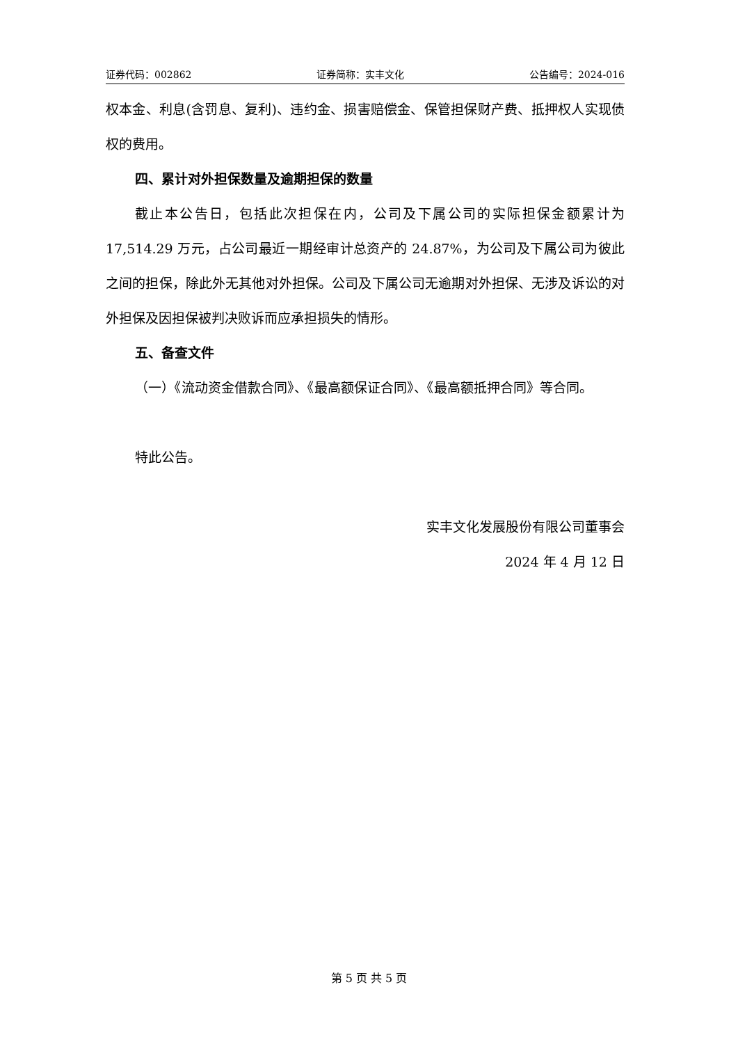证券代码：002862 证券简称：实丰文化 公告编号：2024-016
权本金、利息(含罚息、复利)、违约金、损害赔偿金、保管担保财产费、抵押权人实现债权的费用。
四、累计对外担保数量及逾期担保的数量
截止本公告日，包括此次担保在内，公司及下属公司的实际担保金额累计为 17,514.29 万元，占公司最近一期经审计总资产的 24.87%，为公司及下属公司为彼此之间的担保，除此外无其他对外担保。公司及下属公司无逾期对外担保、无涉及诉讼的对外担保及因担保被判决败诉而应承担损失的情形。
五、备查文件
（一）《流动资金借款合同》、《最高额保证合同》、《最高额抵押合同》等合同。
特此公告。
实丰文化发展股份有限公司董事会
2024 年 4 月 12 日
第 5 页 共 5 页